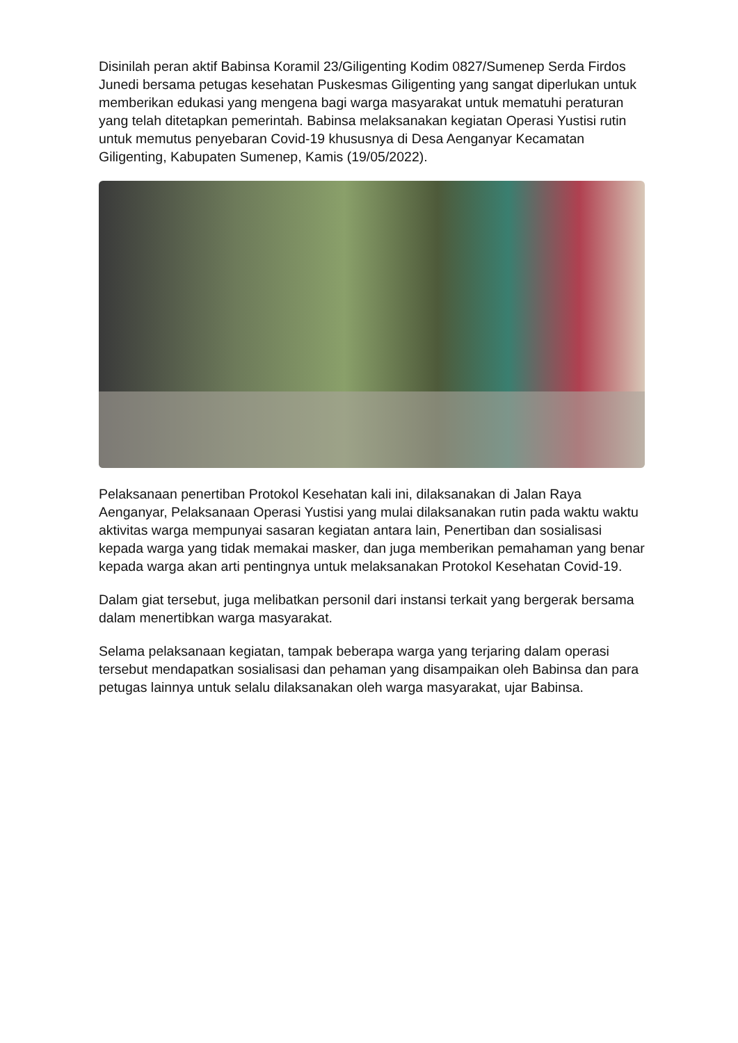Disinilah peran aktif Babinsa Koramil 23/Giligenting Kodim 0827/Sumenep Serda Firdos Junedi bersama petugas kesehatan Puskesmas Giligenting yang sangat diperlukan untuk memberikan edukasi yang mengena bagi warga masyarakat untuk mematuhi peraturan yang telah ditetapkan pemerintah. Babinsa melaksanakan kegiatan Operasi Yustisi rutin untuk memutus penyebaran Covid-19 khususnya di Desa Aenganyar Kecamatan Giligenting, Kabupaten Sumenep, Kamis (19/05/2022).
Pelaksanaan penertiban Protokol Kesehatan kali ini, dilaksanakan di Jalan Raya Aenganyar, Pelaksanaan Operasi Yustisi yang mulai dilaksanakan rutin pada waktu waktu aktivitas warga mempunyai sasaran kegiatan antara lain, Penertiban dan sosialisasi kepada warga yang tidak memakai masker, dan juga memberikan pemahaman yang benar kepada warga akan arti pentingnya untuk melaksanakan Protokol Kesehatan Covid-19.
Dalam giat tersebut, juga melibatkan personil dari instansi terkait yang bergerak bersama dalam menertibkan warga masyarakat.
Selama pelaksanaan kegiatan, tampak beberapa warga yang terjaring dalam operasi tersebut mendapatkan sosialisasi dan pehaman yang disampaikan oleh Babinsa dan para petugas lainnya untuk selalu dilaksanakan oleh warga masyarakat, ujar Babinsa.